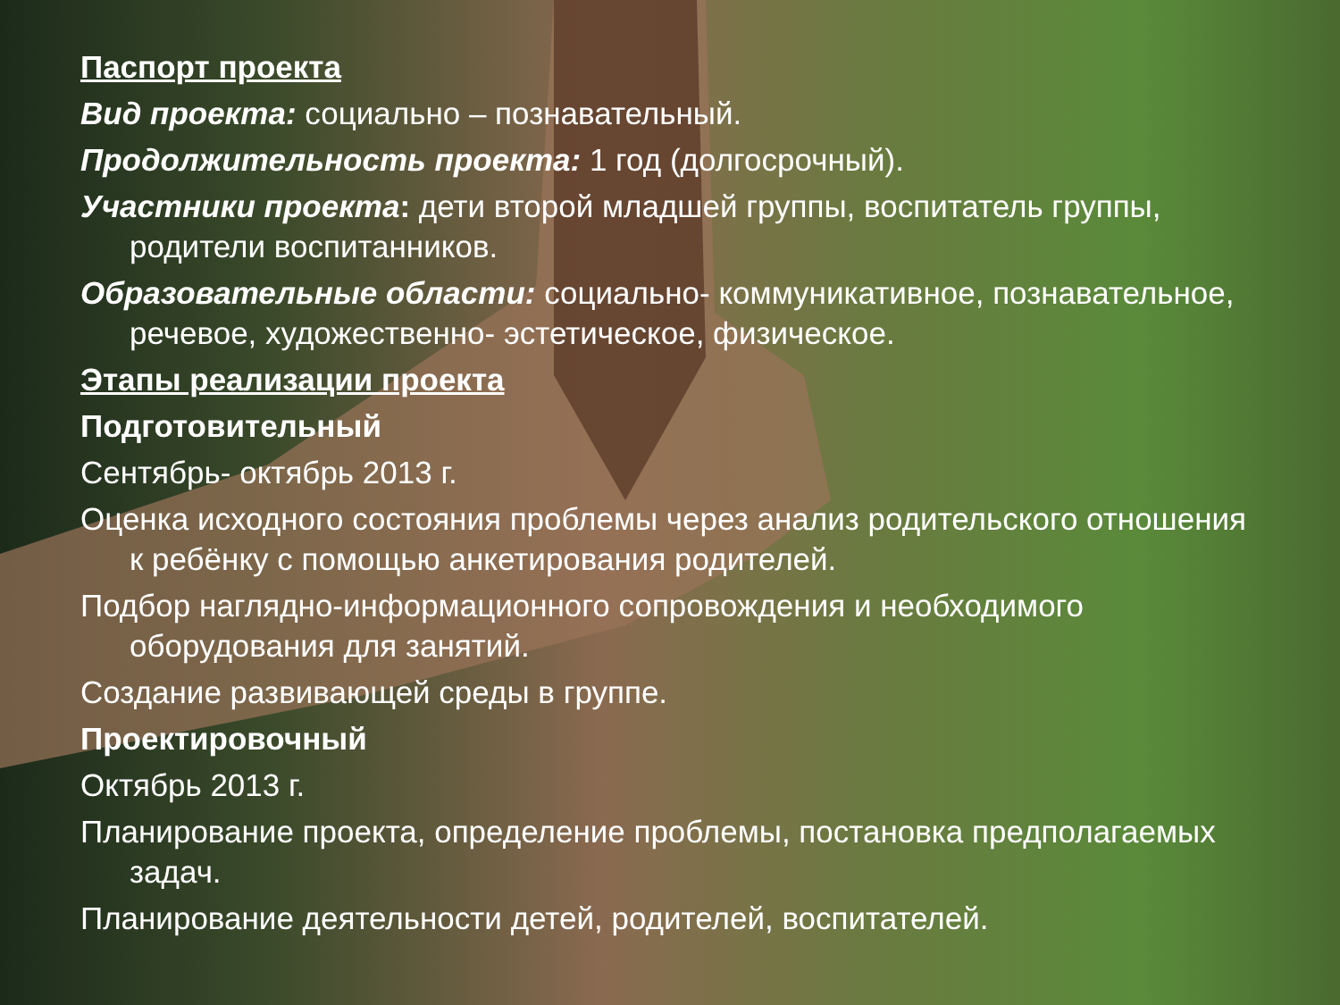Паспорт проекта
Вид проекта: социально – познавательный.
Продолжительность проекта: 1 год (долгосрочный).
Участники проекта: дети второй младшей группы, воспитатель группы, родители воспитанников.
Образовательные области: социально- коммуникативное, познавательное, речевое, художественно- эстетическое, физическое.
Этапы реализации проекта
Подготовительный
Сентябрь- октябрь 2013 г.
Оценка исходного состояния проблемы через анализ родительского отношения к ребёнку с помощью анкетирования родителей.
Подбор наглядно-информационного сопровождения и необходимого оборудования для занятий.
Создание развивающей среды в группе.
Проектировочный
Октябрь 2013 г.
Планирование проекта, определение проблемы, постановка предполагаемых задач.
Планирование деятельности детей, родителей, воспитателей.